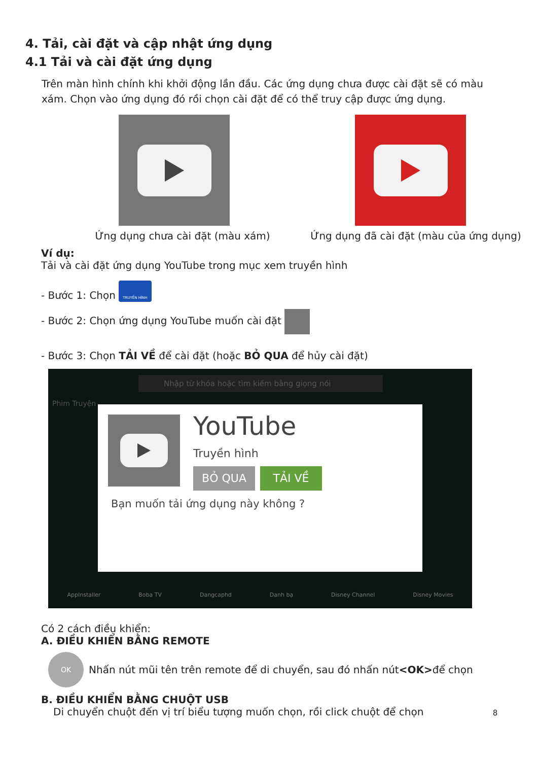4. Tải, cài đặt và cập nhật ứng dụng
4.1 Tải và cài đặt ứng dụng
Trên màn hình chính khi khởi động lần đầu. Các ứng dụng chưa được cài đặt sẽ có màu xám. Chọn vào ứng dụng đó rồi chọn cài đặt để có thể truy cập được ứng dụng.
Ứng dụng chưa cài đặt (màu xám) Ứng dụng đã cài đặt (màu của ứng dụng)
Ví dụ:
Tải và cài đặt ứng dụng YouTube trong mục xem truyền hình
- Bước 1: Chọn TRUYỀN HÌNH
- Bước 2: Chọn ứng dụng YouTube muốn cài đặt
- Bước 3: Chọn TẢI VỀ để cài đặt (hoặc BỎ QUA để hủy cài đặt)
Nhập từ khóa hoặc tìm kiếm bằng giọng nói
Phim Truyện
YouTube
Truyền hình
BỎ QUA TẢI VỀ
Bạn muốn tải ứng dụng này không ?
AppInstaller Boba TV Dangcaphd Danh bạ Disney Channel Disney Movies
Có 2 cách điều khiển:
A. ĐIỀU KHIỂN BẰNG REMOTE
OK Nhấn nút mũi tên trên remote để di chuyển, sau đó nhấn nút <OK> để chọn
B. ĐIỀU KHIỂN BẰNG CHUỘT USB
Di chuyển chuột đến vị trí biểu tượng muốn chọn, rồi click chuột để chọn 8